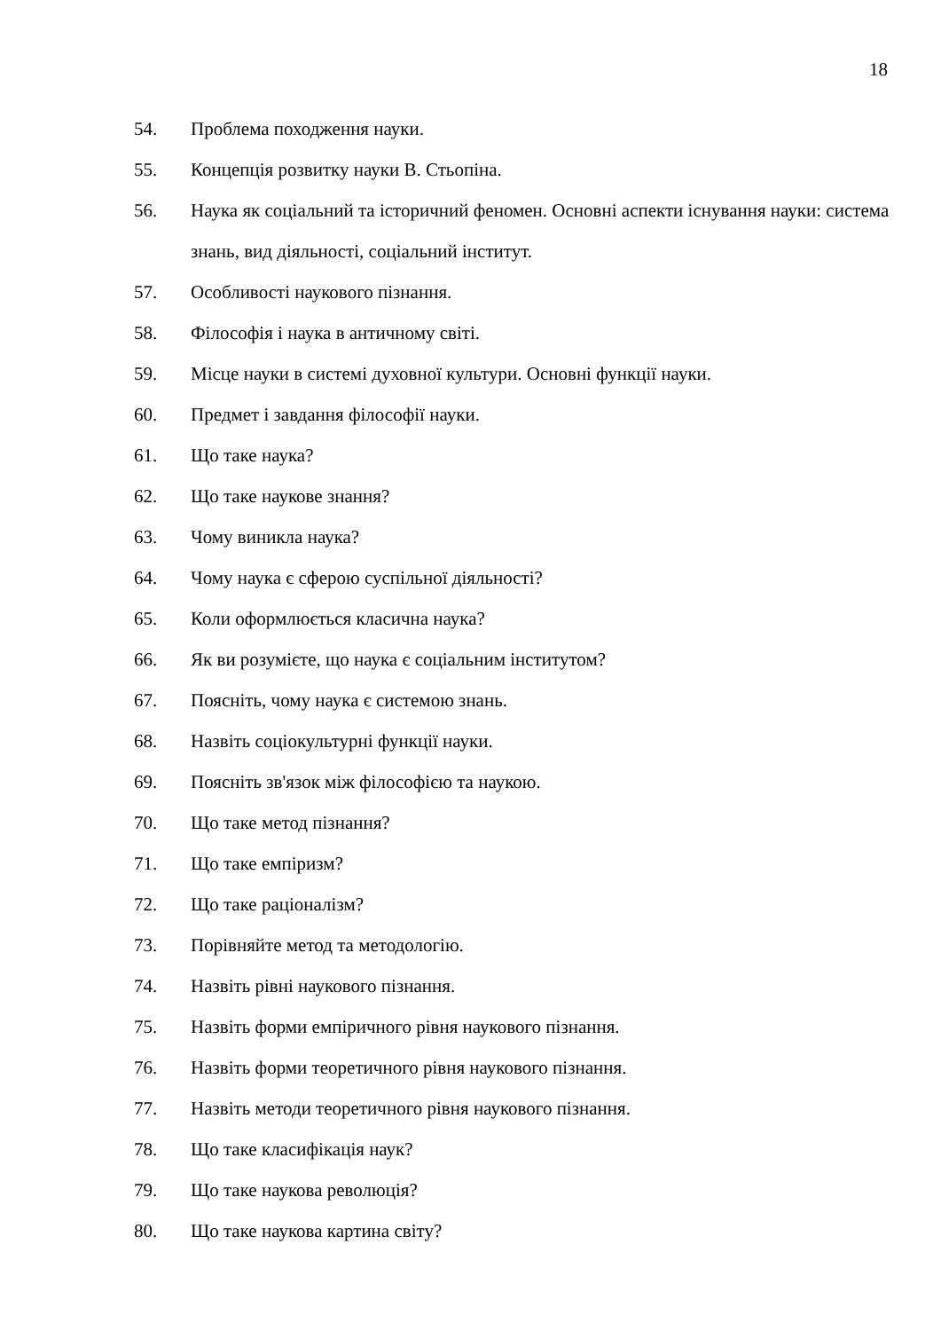18
54. Проблема походження науки.
55. Концепція розвитку науки В. Стьопіна.
56. Наука як соціальний та історичний феномен. Основні аспекти існування науки: система знань, вид діяльності, соціальний інститут.
57. Особливості наукового пізнання.
58. Філософія і наука в античному світі.
59. Місце науки в системі духовної культури. Основні функції науки.
60. Предмет і завдання філософії науки.
61. Що таке наука?
62. Що таке наукове знання?
63. Чому виникла наука?
64. Чому наука є сферою суспільної діяльності?
65. Коли оформлюється класична наука?
66. Як ви розумієте, що наука є соціальним інститутом?
67. Поясніть, чому наука є системою знань.
68. Назвіть соціокультурні функції науки.
69. Поясніть зв'язок між філософією та наукою.
70. Що таке метод пізнання?
71. Що таке емпіризм?
72. Що таке раціоналізм?
73. Порівняйте метод та методологію.
74. Назвіть рівні наукового пізнання.
75. Назвіть форми емпіричного рівня наукового пізнання.
76. Назвіть форми теоретичного рівня наукового пізнання.
77. Назвіть методи теоретичного рівня наукового пізнання.
78. Що таке класифікація наук?
79. Що таке наукова революція?
80. Що таке наукова картина світу?